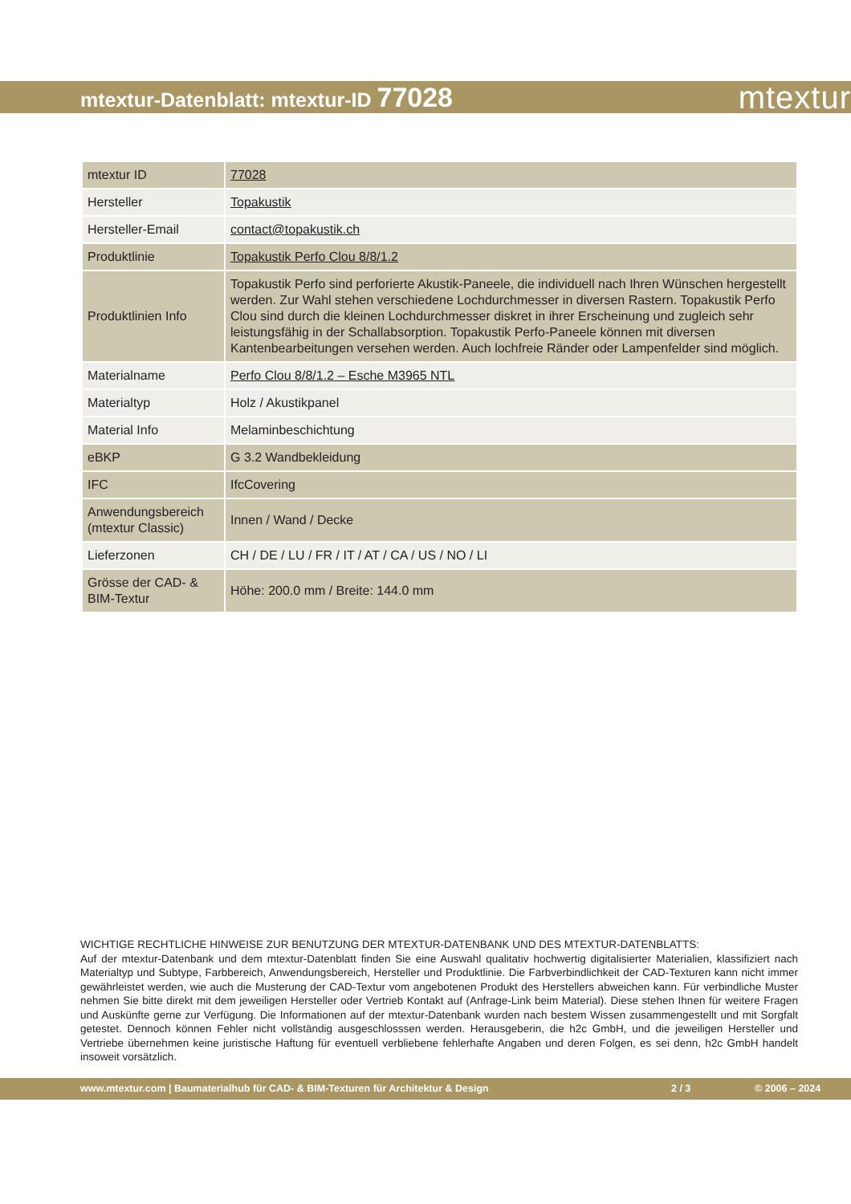mtextur-Datenblatt: mtextur-ID 77028
mtextur
| mtextur ID | 77028 |
| Hersteller | Topakustik |
| Hersteller-Email | contact@topakustik.ch |
| Produktlinie | Topakustik Perfo Clou 8/8/1.2 |
| Produktlinien Info | Topakustik Perfo sind perforierte Akustik-Paneele, die individuell nach Ihren Wünschen hergestellt werden. Zur Wahl stehen verschiedene Lochdurchmesser in diversen Rastern. Topakustik Perfo Clou sind durch die kleinen Lochdurchmesser diskret in ihrer Erscheinung und zugleich sehr leistungsfähig in der Schallabsorption. Topakustik Perfo-Paneele können mit diversen Kantenbearbeitungen versehen werden. Auch lochfreie Ränder oder Lampenfelder sind möglich. |
| Materialname | Perfo Clou 8/8/1.2 – Esche M3965 NTL |
| Materialtyp | Holz / Akustikpanel |
| Material Info | Melaminbeschichtung |
| eBKP | G 3.2 Wandbekleidung |
| IFC | IfcCovering |
| Anwendungsbereich (mtextur Classic) | Innen / Wand / Decke |
| Lieferzonen | CH / DE / LU / FR / IT / AT / CA / US / NO / LI |
| Grösse der CAD- & BIM-Textur | Höhe: 200.0 mm / Breite: 144.0 mm |
WICHTIGE RECHTLICHE HINWEISE ZUR BENUTZUNG DER MTEXTUR-DATENBANK UND DES MTEXTUR-DATENBLATTS:
Auf der mtextur-Datenbank und dem mtextur-Datenblatt finden Sie eine Auswahl qualitativ hochwertig digitalisierter Materialien, klassifiziert nach Materialtyp und Subtype, Farbbereich, Anwendungsbereich, Hersteller und Produktlinie. Die Farbverbindlichkeit der CAD-Texturen kann nicht immer gewährleistet werden, wie auch die Musterung der CAD-Textur vom angebotenen Produkt des Herstellers abweichen kann. Für verbindliche Muster nehmen Sie bitte direkt mit dem jeweiligen Hersteller oder Vertrieb Kontakt auf (Anfrage-Link beim Material). Diese stehen Ihnen für weitere Fragen und Auskünfte gerne zur Verfügung. Die Informationen auf der mtextur-Datenbank wurden nach bestem Wissen zusammengestellt und mit Sorgfalt getestet. Dennoch können Fehler nicht vollständig ausgeschlosssen werden. Herausgeberin, die h2c GmbH, und die jeweiligen Hersteller und Vertriebe übernehmen keine juristische Haftung für eventuell verbliebene fehlerhafte Angaben und deren Folgen, es sei denn, h2c GmbH handelt insoweit vorsätzlich.
www.mtextur.com | Baumaterialhub für CAD- & BIM-Texturen für Architektur & Design 2 / 3 © 2006 – 2024